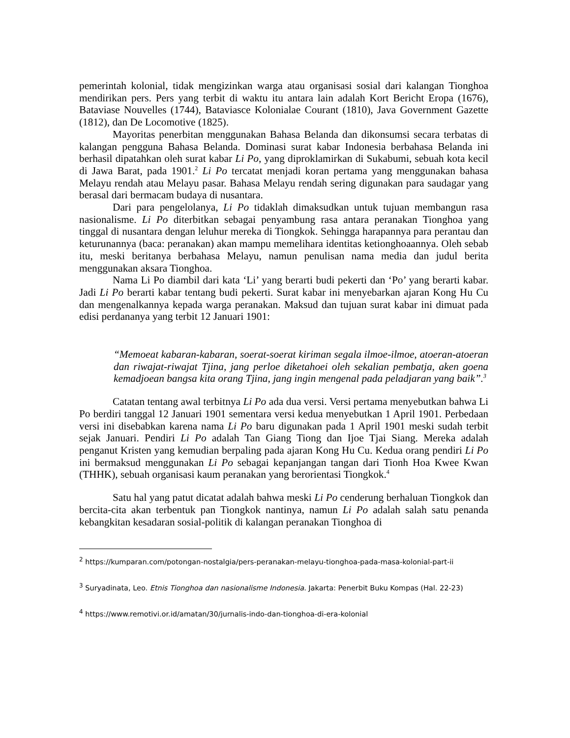pemerintah kolonial, tidak mengizinkan warga atau organisasi sosial dari kalangan Tionghoa mendirikan pers. Pers yang terbit di waktu itu antara lain adalah Kort Bericht Eropa (1676), Bataviase Nouvelles (1744), Bataviasce Kolonialae Courant (1810), Java Government Gazette (1812), dan De Locomotive (1825).
Mayoritas penerbitan menggunakan Bahasa Belanda dan dikonsumsi secara terbatas di kalangan pengguna Bahasa Belanda. Dominasi surat kabar Indonesia berbahasa Belanda ini berhasil dipatahkan oleh surat kabar Li Po, yang diproklamirkan di Sukabumi, sebuah kota kecil di Jawa Barat, pada 1901.<sup>2</sup> Li Po tercatat menjadi koran pertama yang menggunakan bahasa Melayu rendah atau Melayu pasar. Bahasa Melayu rendah sering digunakan para saudagar yang berasal dari bermacam budaya di nusantara.
Dari para pengelolanya, Li Po tidaklah dimaksudkan untuk tujuan membangun rasa nasionalisme. Li Po diterbitkan sebagai penyambung rasa antara peranakan Tionghoa yang tinggal di nusantara dengan leluhur mereka di Tiongkok. Sehingga harapannya para perantau dan keturunannya (baca: peranakan) akan mampu memelihara identitas ketionghoaannya. Oleh sebab itu, meski beritanya berbahasa Melayu, namun penulisan nama media dan judul berita menggunakan aksara Tionghoa.
Nama Li Po diambil dari kata ‘Li’ yang berarti budi pekerti dan ‘Po’ yang berarti kabar. Jadi Li Po berarti kabar tentang budi pekerti. Surat kabar ini menyebarkan ajaran Kong Hu Cu dan mengenalkannya kepada warga peranakan. Maksud dan tujuan surat kabar ini dimuat pada edisi perdananya yang terbit 12 Januari 1901:
“Memoeat kabaran-kabaran, soerat-soerat kiriman segala ilmoe-ilmoe, atoeran-atoeran dan riwajat-riwajat Tjina, jang perloe diketahoei oleh sekalian pembatja, aken goena kemadjoean bangsa kita orang Tjina, jang ingin mengenal pada peladjaran yang baik”.<sup>3</sup>
Catatan tentang awal terbitnya Li Po ada dua versi. Versi pertama menyebutkan bahwa Li Po berdiri tanggal 12 Januari 1901 sementara versi kedua menyebutkan 1 April 1901. Perbedaan versi ini disebabkan karena nama Li Po baru digunakan pada 1 April 1901 meski sudah terbit sejak Januari. Pendiri Li Po adalah Tan Giang Tiong dan Ijoe Tjai Siang. Mereka adalah penganut Kristen yang kemudian berpaling pada ajaran Kong Hu Cu. Kedua orang pendiri Li Po ini bermaksud menggunakan Li Po sebagai kepanjangan tangan dari Tionh Hoa Kwee Kwan (THHK), sebuah organisasi kaum peranakan yang berorientasi Tiongkok.<sup>4</sup>
Satu hal yang patut dicatat adalah bahwa meski Li Po cenderung berhaluan Tiongkok dan bercita-cita akan terbentuk pan Tiongkok nantinya, namun Li Po adalah salah satu penanda kebangkitan kesadaran sosial-politik di kalangan peranakan Tionghoa di
<sup>2</sup> https://kumparan.com/potongan-nostalgia/pers-peranakan-melayu-tionghoa-pada-masa-kolonial-part-ii
<sup>3</sup> Suryadinata, Leo. Etnis Tionghoa dan nasionalisme Indonesia. Jakarta: Penerbit Buku Kompas (Hal. 22-23)
<sup>4</sup> https://www.remotivi.or.id/amatan/30/jurnalis-indo-dan-tionghoa-di-era-kolonial